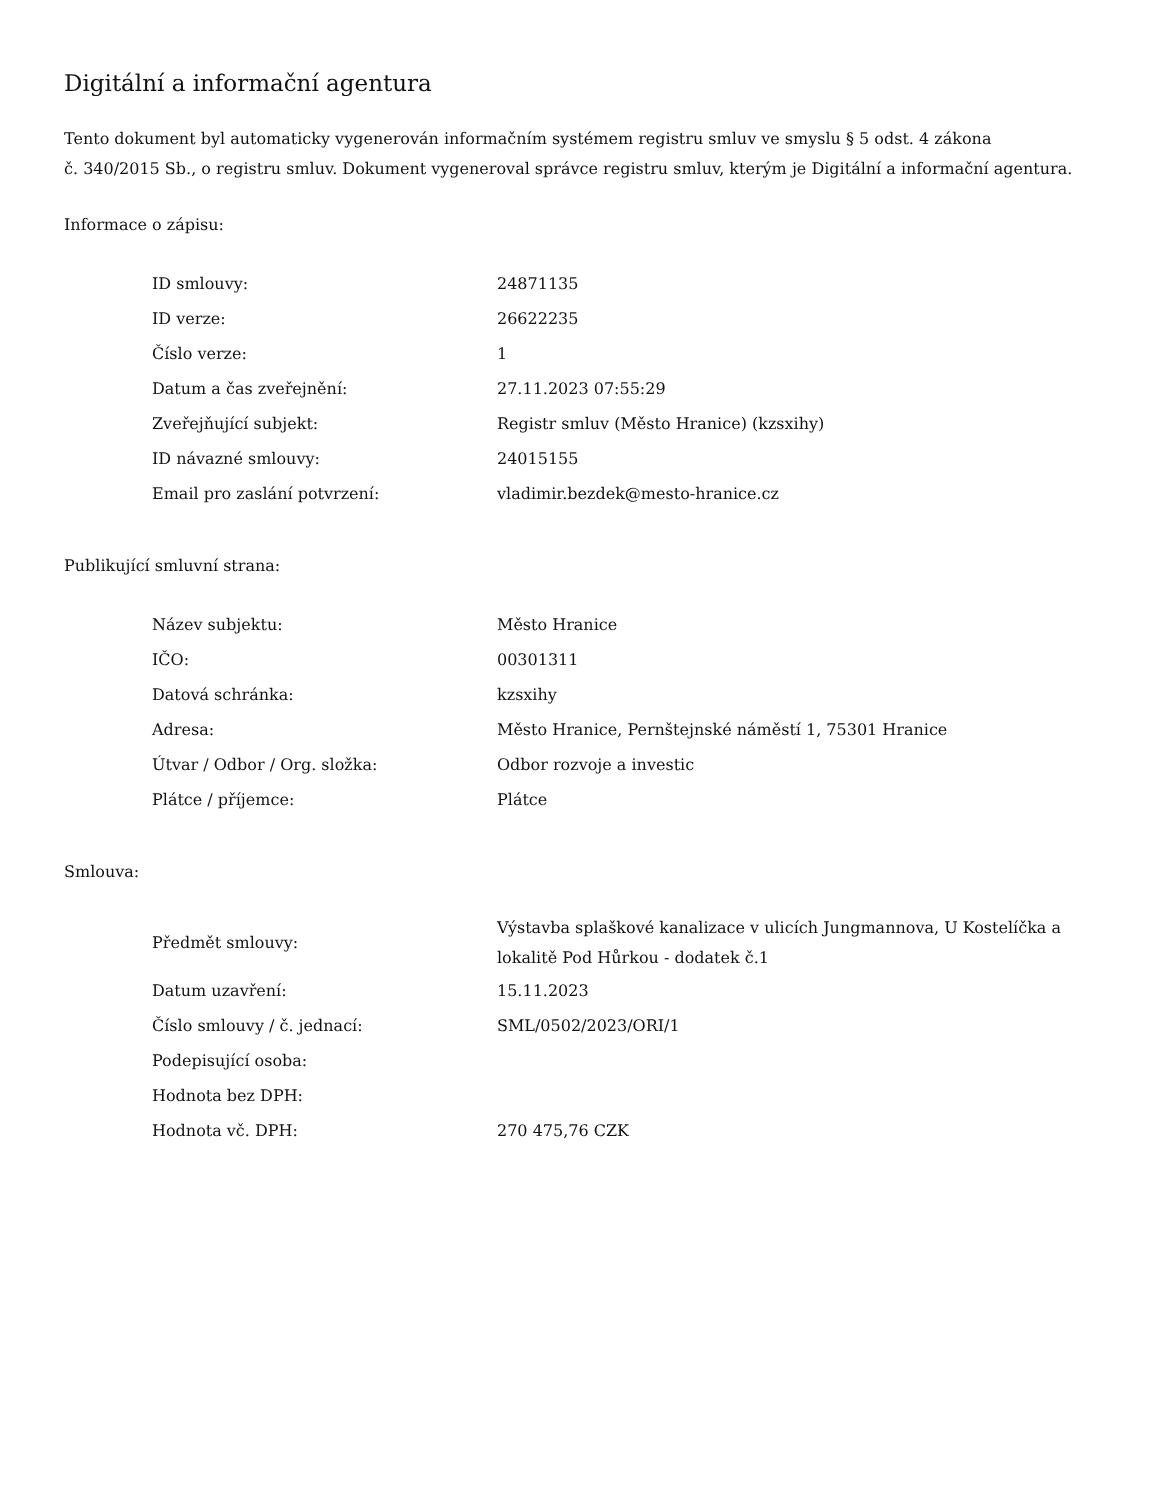Digitální a informační agentura
Tento dokument byl automaticky vygenerován informačním systémem registru smluv ve smyslu § 5 odst. 4 zákona
č. 340/2015 Sb., o registru smluv. Dokument vygeneroval správce registru smluv, kterým je Digitální a informační agentura.
Informace o zápisu:
| ID smlouvy: | 24871135 |
| ID verze: | 26622235 |
| Číslo verze: | 1 |
| Datum a čas zveřejnění: | 27.11.2023 07:55:29 |
| Zveřejňující subjekt: | Registr smluv (Město Hranice) (kzsxihy) |
| ID návazné smlouvy: | 24015155 |
| Email pro zaslání potvrzení: | vladimir.bezdek@mesto-hranice.cz |
Publikující smluvní strana:
| Název subjektu: | Město Hranice |
| IČO: | 00301311 |
| Datová schránka: | kzsxihy |
| Adresa: | Město Hranice, Pernštejnské náměstí 1, 75301 Hranice |
| Útvar / Odbor / Org. složka: | Odbor rozvoje a investic |
| Plátce / příjemce: | Plátce |
Smlouva:
| Předmět smlouvy: | Výstavba splaškové kanalizace v ulicích Jungmannova, U Kostelíčka a lokalitě Pod Hůrkou - dodatek č.1 |
| Datum uzavření: | 15.11.2023 |
| Číslo smlouvy / č. jednací: | SML/0502/2023/ORI/1 |
| Podepisující osoba: | |
| Hodnota bez DPH: | |
| Hodnota vč. DPH: | 270 475,76 CZK |